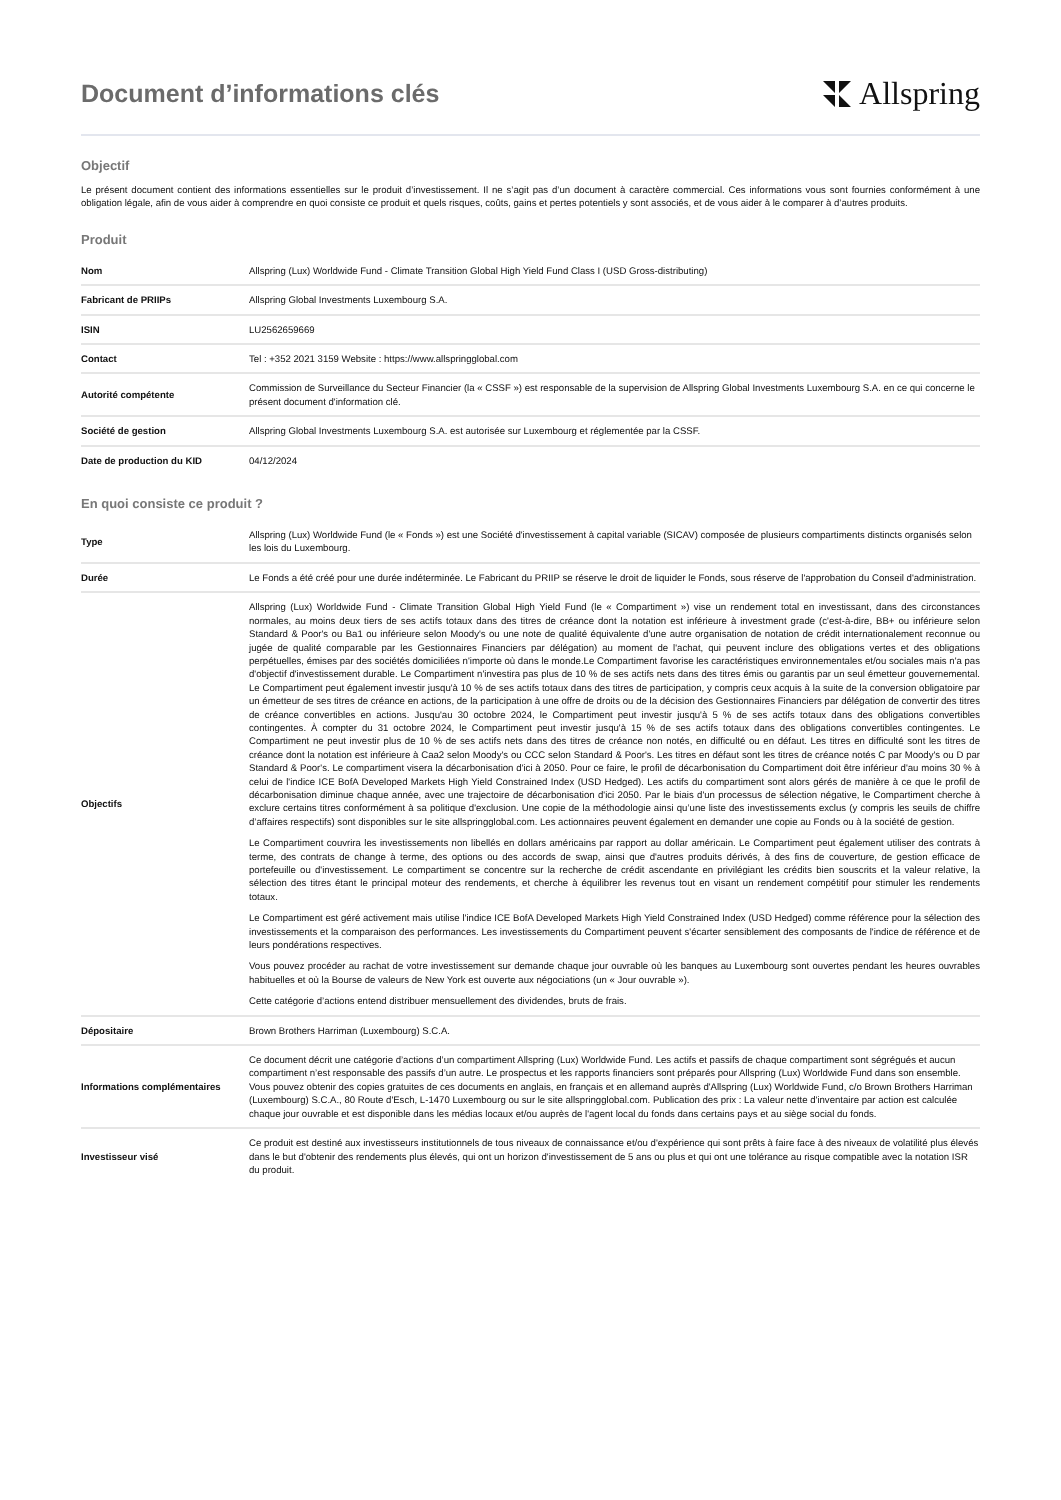Document d’informations clés
Allspring
Objectif
Le présent document contient des informations essentielles sur le produit d’investissement. Il ne s’agit pas d’un document à caractère commercial. Ces informations vous sont fournies conformément à une obligation légale, afin de vous aider à comprendre en quoi consiste ce produit et quels risques, coûts, gains et pertes potentiels y sont associés, et de vous aider à le comparer à d’autres produits.
Produit
| Nom | Allspring (Lux) Worldwide Fund - Climate Transition Global High Yield Fund Class I (USD Gross-distributing) |
| Fabricant de PRIIPs | Allspring Global Investments Luxembourg S.A. |
| ISIN | LU2562659669 |
| Contact | Tel : +352 2021 3159 Website : https://www.allspringglobal.com |
| Autorité compétente | Commission de Surveillance du Secteur Financier (la « CSSF ») est responsable de la supervision de Allspring Global Investments Luxembourg S.A. en ce qui concerne le présent document d'information clé. |
| Société de gestion | Allspring Global Investments Luxembourg S.A. est autorisée sur Luxembourg et réglementée par la CSSF. |
| Date de production du KID | 04/12/2024 |
En quoi consiste ce produit ?
| Type | Allspring (Lux) Worldwide Fund (le « Fonds ») est une Société d'investissement à capital variable (SICAV) composée de plusieurs compartiments distincts organisés selon les lois du Luxembourg. |
| Durée | Le Fonds a été créé pour une durée indéterminée. Le Fabricant du PRIIP se réserve le droit de liquider le Fonds, sous réserve de l'approbation du Conseil d'administration. |
| Objectifs | Allspring (Lux) Worldwide Fund - Climate Transition Global High Yield Fund (le « Compartiment ») vise un rendement total en investissant, dans des circonstances normales, au moins deux tiers de ses actifs totaux dans des titres de créance dont la notation est inférieure à investment grade (c'est-à-dire, BB+ ou inférieure selon Standard & Poor's ou Ba1 ou inférieure selon Moody's ou une note de qualité équivalente d'une autre organisation de notation de crédit internationalement reconnue ou jugée de qualité comparable par les Gestionnaires Financiers par délégation) au moment de l'achat, qui peuvent inclure des obligations vertes et des obligations perpétuelles, émises par des sociétés domiciliées n'importe où dans le monde.Le Compartiment favorise les caractéristiques environnementales et/ou sociales mais n'a pas d'objectif d'investissement durable. Le Compartiment n'investira pas plus de 10 % de ses actifs nets dans des titres émis ou garantis par un seul émetteur gouvernemental. Le Compartiment peut également investir jusqu'à 10 % de ses actifs totaux dans des titres de participation, y compris ceux acquis à la suite de la conversion obligatoire par un émetteur de ses titres de créance en actions, de la participation à une offre de droits ou de la décision des Gestionnaires Financiers par délégation de convertir des titres de créance convertibles en actions. Jusqu'au 30 octobre 2024, le Compartiment peut investir jusqu'à 5 % de ses actifs totaux dans des obligations convertibles contingentes. À compter du 31 octobre 2024, le Compartiment peut investir jusqu'à 15 % de ses actifs totaux dans des obligations convertibles contingentes. Le Compartiment ne peut investir plus de 10 % de ses actifs nets dans des titres de créance non notés, en difficulté ou en défaut. Les titres en difficulté sont les titres de créance dont la notation est inférieure à Caa2 selon Moody's ou CCC selon Standard & Poor's. Les titres en défaut sont les titres de créance notés C par Moody's ou D par Standard & Poor's. Le compartiment visera la décarbonisation d'ici à 2050. Pour ce faire, le profil de décarbonisation du Compartiment doit être inférieur d'au moins 30 % à celui de l'indice ICE BofA Developed Markets High Yield Constrained Index (USD Hedged). Les actifs du compartiment sont alors gérés de manière à ce que le profil de décarbonisation diminue chaque année, avec une trajectoire de décarbonisation d'ici 2050. Par le biais d'un processus de sélection négative, le Compartiment cherche à exclure certains titres conformément à sa politique d'exclusion. Une copie de la méthodologie ainsi qu’une liste des investissements exclus (y compris les seuils de chiffre d’affaires respectifs) sont disponibles sur le site allspringglobal.com. Les actionnaires peuvent également en demander une copie au Fonds ou à la société de gestion. Le Compartiment couvrira les investissements non libellés en dollars américains par rapport au dollar américain. Le Compartiment peut également utiliser des contrats à terme, des contrats de change à terme, des options ou des accords de swap, ainsi que d'autres produits dérivés, à des fins de couverture, de gestion efficace de portefeuille ou d'investissement. Le compartiment se concentre sur la recherche de crédit ascendante en privilégiant les crédits bien souscrits et la valeur relative, la sélection des titres étant le principal moteur des rendements, et cherche à équilibrer les revenus tout en visant un rendement compétitif pour stimuler les rendements totaux. Le Compartiment est géré activement mais utilise l'indice ICE BofA Developed Markets High Yield Constrained Index (USD Hedged) comme référence pour la sélection des investissements et la comparaison des performances. Les investissements du Compartiment peuvent s'écarter sensiblement des composants de l'indice de référence et de leurs pondérations respectives. Vous pouvez procéder au rachat de votre investissement sur demande chaque jour ouvrable où les banques au Luxembourg sont ouvertes pendant les heures ouvrables habituelles et où la Bourse de valeurs de New York est ouverte aux négociations (un « Jour ouvrable »). Cette catégorie d’actions entend distribuer mensuellement des dividendes, bruts de frais. |
| Dépositaire | Brown Brothers Harriman (Luxembourg) S.C.A. |
| Informations complémentaires | Ce document décrit une catégorie d’actions d’un compartiment Allspring (Lux) Worldwide Fund. Les actifs et passifs de chaque compartiment sont ségrégués et aucun compartiment n’est responsable des passifs d’un autre. Le prospectus et les rapports financiers sont préparés pour Allspring (Lux) Worldwide Fund dans son ensemble. Vous pouvez obtenir des copies gratuites de ces documents en anglais, en français et en allemand auprès d'Allspring (Lux) Worldwide Fund, c/o Brown Brothers Harriman (Luxembourg) S.C.A., 80 Route d'Esch, L-1470 Luxembourg ou sur le site allspringglobal.com. Publication des prix : La valeur nette d'inventaire par action est calculée chaque jour ouvrable et est disponible dans les médias locaux et/ou auprès de l'agent local du fonds dans certains pays et au siège social du fonds. |
| Investisseur visé | Ce produit est destiné aux investisseurs institutionnels de tous niveaux de connaissance et/ou d'expérience qui sont prêts à faire face à des niveaux de volatilité plus élevés dans le but d'obtenir des rendements plus élevés, qui ont un horizon d'investissement de 5 ans ou plus et qui ont une tolérance au risque compatible avec la notation ISR du produit. |